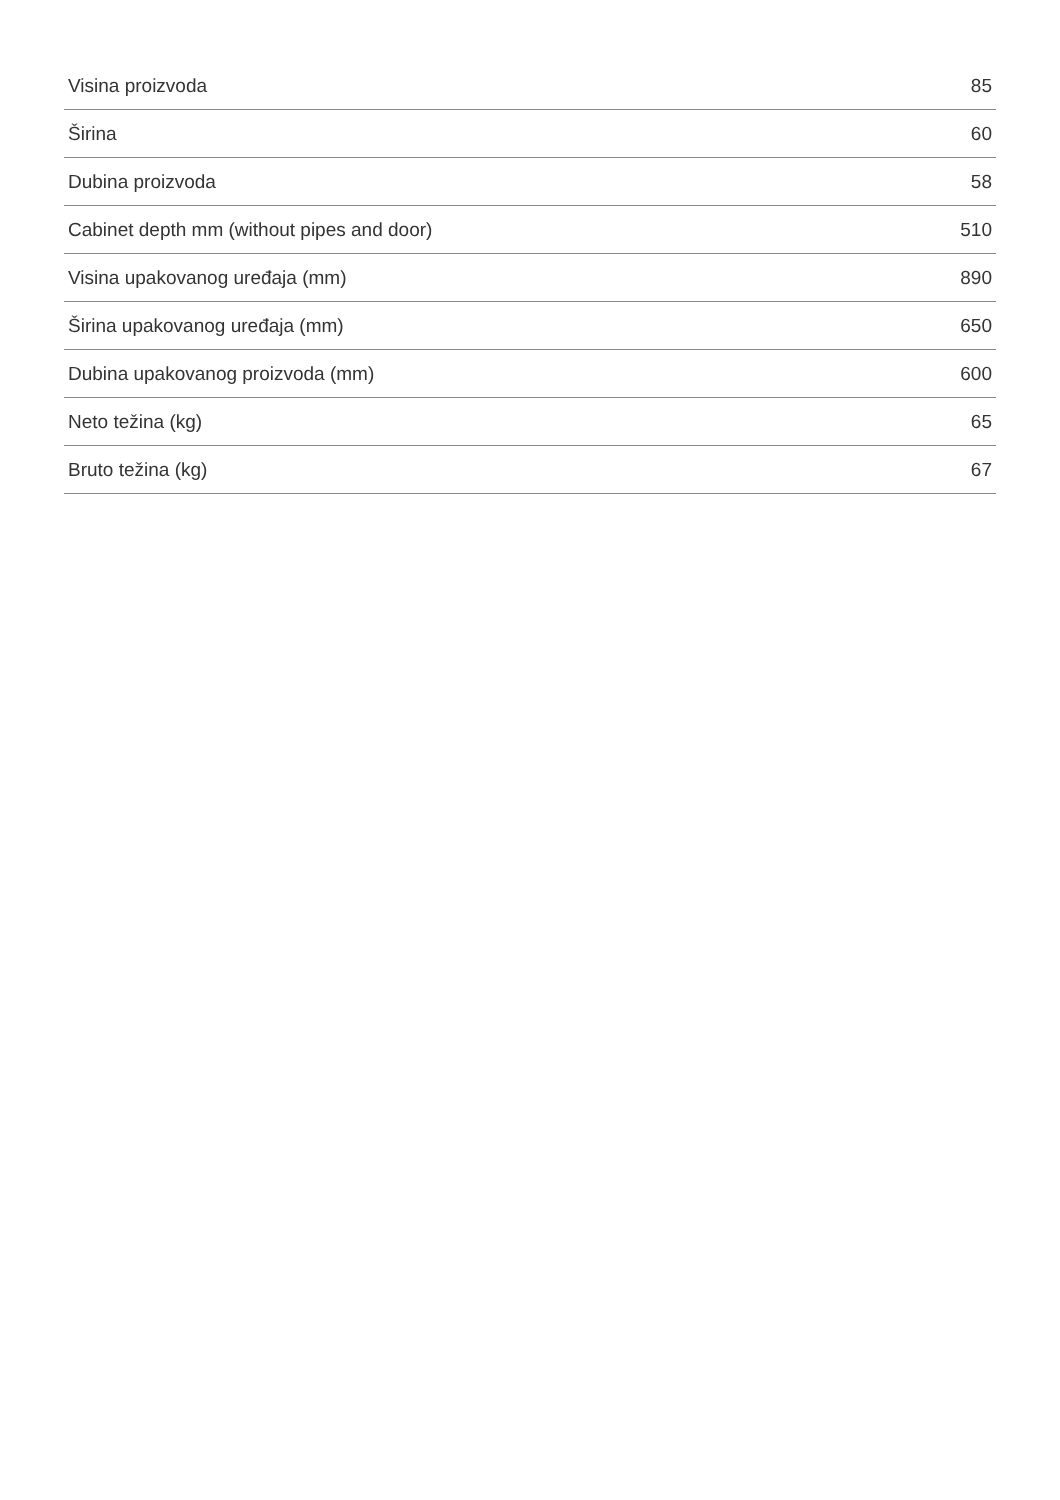| Visina proizvoda | 85 |
| Širina | 60 |
| Dubina proizvoda | 58 |
| Cabinet depth mm (without pipes and door) | 510 |
| Visina upakovanog uređaja (mm) | 890 |
| Širina upakovanog uređaja (mm) | 650 |
| Dubina upakovanog proizvoda (mm) | 600 |
| Neto težina (kg) | 65 |
| Bruto težina (kg) | 67 |